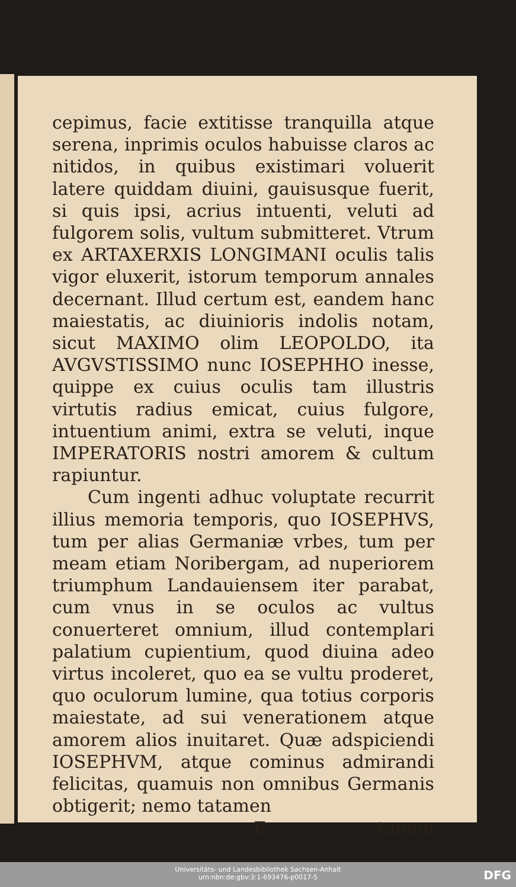cepimus, facie extitisse tranquilla atque serena, inprimis oculos habuisse claros ac nitidos, in quibus existimari voluerit latere quiddam diuini, gauisusque fuerit, si quis ipsi, acrius intuenti, veluti ad fulgorem solis, vultum submitteret. Vtrum ex ARTAXERXIS LONGIMANI oculis talis vigor eluxerit, istorum temporum annales decernant. Illud certum est, eandem hanc maiestatis, ac diuinioris indolis notam, sicut MAXIMO olim LEOPOLDO, ita AVGVSTISSIMO nunc IOSEPHHO inesse, quippe ex cuius oculis tam illustris virtutis radius emicat, cuius fulgore, intuentium animi, extra se veluti, inque IMPERATORIS nostri amorem & cultum rapiuntur.
Cum ingenti adhuc voluptate recurrit illius memoria temporis, quo IOSEPHVS, tum per alias Germaniæ vrbes, tum per meam etiam Noribergam, ad nuperiorem triumphum Landauiensem iter parabat, cum vnus in se oculos ac vultus conuerteret omnium, illud contemplari palatium cupientium, quod diuina adeo virtus incoleret, quo ea se vultu proderet, quo oculorum lumine, qua totius corporis maiestate, ad sui venerationem atque amorem alios inuitaret. Quæ adspiciendi IOSEPHVM, atque cominus admirandi felicitas, quamuis non omnibus Germanis obtigerit; nemo tatamen
E tamen
Universitäts- und Landesbibliothek Sachsen-Anhalt
urn:nbn:de:gbv:3:1-693476-p0017-5
DFG